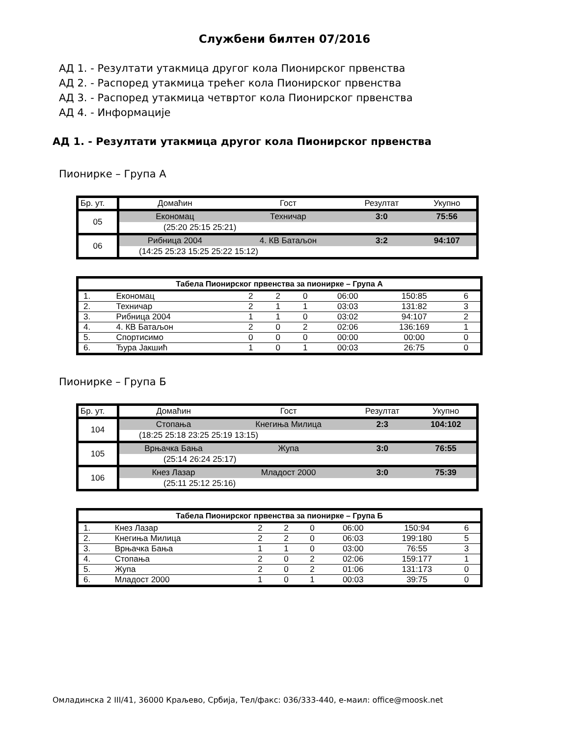Службени билтен 07/2016
АД 1. - Резултати утакмица другог кола Пионирског првенства
АД 2. - Распоред утакмица трећег кола Пионирског првенства
АД 3. - Распоред утакмица четвртог кола Пионирског првенства
АД 4. - Информације
АД 1. - Резултати утакмица другог кола Пионирског првенства
Пионирке – Група А
| Бр. ут. | Домаћин | Гост | Резултат | Укупно |
| 05 | Економац | Техничар | 3:0 | 75:56 |
| | (25:20 25:15 25:21) | | | |
| 06 | Рибница 2004 | 4. КВ Батаљон | 3:2 | 94:107 |
| | (14:25 25:23 15:25 25:22 15:12) | | | |
| Табела Пионирског првенства за пионирке – Група А | | | | | | | |
| --- | --- | --- | --- | --- | --- | --- | --- |
| 1. | Економац | 2 | 2 | 0 | 06:00 | 150:85 | 6 |
| 2. | Техничар | 2 | 1 | 1 | 03:03 | 131:82 | 3 |
| 3. | Рибница 2004 | 1 | 1 | 0 | 03:02 | 94:107 | 2 |
| 4. | 4. КВ Батаљон | 2 | 0 | 2 | 02:06 | 136:169 | 1 |
| 5. | Спортисимо | 0 | 0 | 0 | 00:00 | 00:00 | 0 |
| 6. | Ђура Јакшић | 1 | 0 | 1 | 00:03 | 26:75 | 0 |
Пионирке – Група Б
| Бр. ут. | Домаћин | Гост | Резултат | Укупно |
| 104 | Стопања | Кнегиња Милица | 2:3 | 104:102 |
| | (18:25 25:18 23:25 25:19 13:15) | | | |
| 105 | Врњачка Бања | Жупа | 3:0 | 76:55 |
| | (25:14 26:24 25:17) | | | |
| 106 | Кнез Лазар | Младост 2000 | 3:0 | 75:39 |
| | (25:11 25:12 25:16) | | | |
| Табела Пионирског првенства за пионирке – Група Б | | | | | | | |
| --- | --- | --- | --- | --- | --- | --- | --- |
| 1. | Кнез Лазар | 2 | 2 | 0 | 06:00 | 150:94 | 6 |
| 2. | Кнегиња Милица | 2 | 2 | 0 | 06:03 | 199:180 | 5 |
| 3. | Врњачка Бања | 1 | 1 | 0 | 03:00 | 76:55 | 3 |
| 4. | Стопања | 2 | 0 | 2 | 02:06 | 159:177 | 1 |
| 5. | Жупа | 2 | 0 | 2 | 01:06 | 131:173 | 0 |
| 6. | Младост 2000 | 1 | 0 | 1 | 00:03 | 39:75 | 0 |
Омладинска 2 III/41, 36000 Краљево, Србија, Тел/факс: 036/333-440, е-маил: office@moosk.net